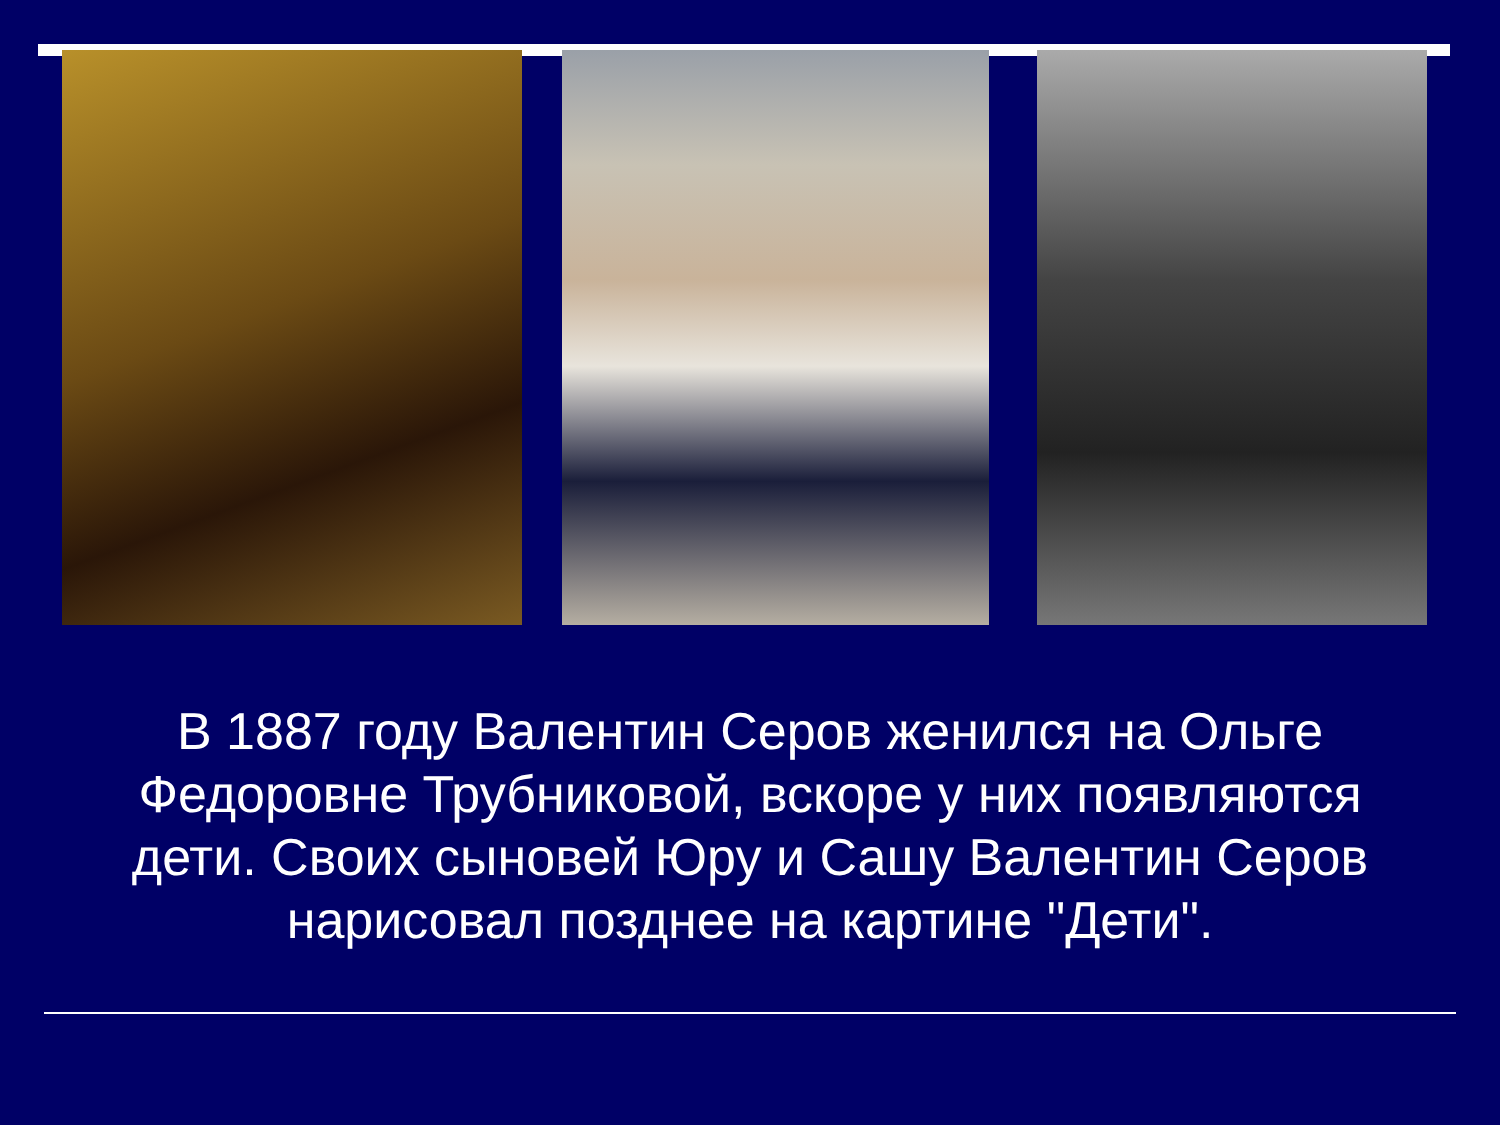В 1887 году Валентин Серов женился на Ольге Федоровне Трубниковой, вскоре у них появляются дети. Своих сыновей Юру и Сашу Валентин Серов нарисовал позднее на картине "Дети".